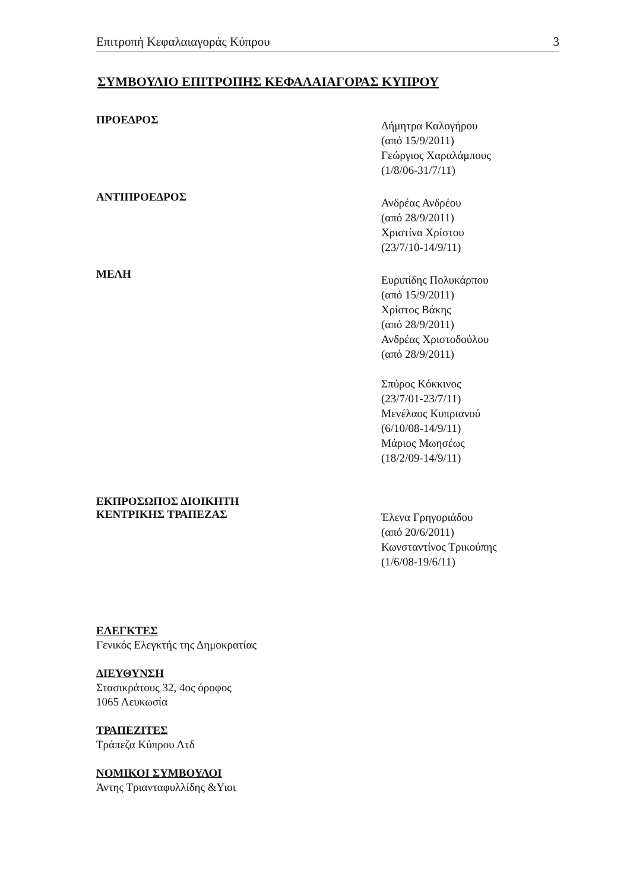Επιτροπή Κεφαλαιαγοράς Κύπρου 3
ΣΥΜΒΟΥΛΙΟ ΕΠΙΤΡΟΠΗΣ ΚΕΦΑΛΑΙΑΓΟΡΑΣ ΚΥΠΡΟΥ
ΠΡΟΕΔΡΟΣ
Δήμητρα Καλογήρου
(από 15/9/2011)
Γεώργιος Χαραλάμπους
(1/8/06-31/7/11)
ΑΝΤΙΠΡΟΕΔΡΟΣ
Ανδρέας Ανδρέου
(από 28/9/2011)
Χριστίνα Χρίστου
(23/7/10-14/9/11)
ΜΕΛΗ
Ευριπίδης Πολυκάρπου
(από 15/9/2011)
Χρίστος Βάκης
(από 28/9/2011)
Ανδρέας Χριστοδούλου
(από 28/9/2011)
Σπύρος Κόκκινος
(23/7/01-23/7/11)
Μενέλαος Κυπριανού
(6/10/08-14/9/11)
Μάριος Μωησέως
(18/2/09-14/9/11)
ΕΚΠΡΟΣΩΠΟΣ ΔΙΟΙΚΗΤΗ
ΚΕΝΤΡΙΚΗΣ ΤΡΑΠΕΖΑΣ
Έλενα Γρηγοριάδου
(από 20/6/2011)
Κωνσταντίνος Τρικούπης
(1/6/08-19/6/11)
ΕΛΕΓΚΤΕΣ
Γενικός Ελεγκτής της Δημοκρατίας
ΔΙΕΥΘΥΝΣΗ
Στασικράτους 32, 4ος όροφος
1065 Λευκωσία
ΤΡΑΠΕΖΙΤΕΣ
Τράπεζα Κύπρου Λτδ
ΝΟΜΙΚΟΙ ΣΥΜΒΟΥΛΟΙ
Άντης Τριανταφυλλίδης &Υιοι